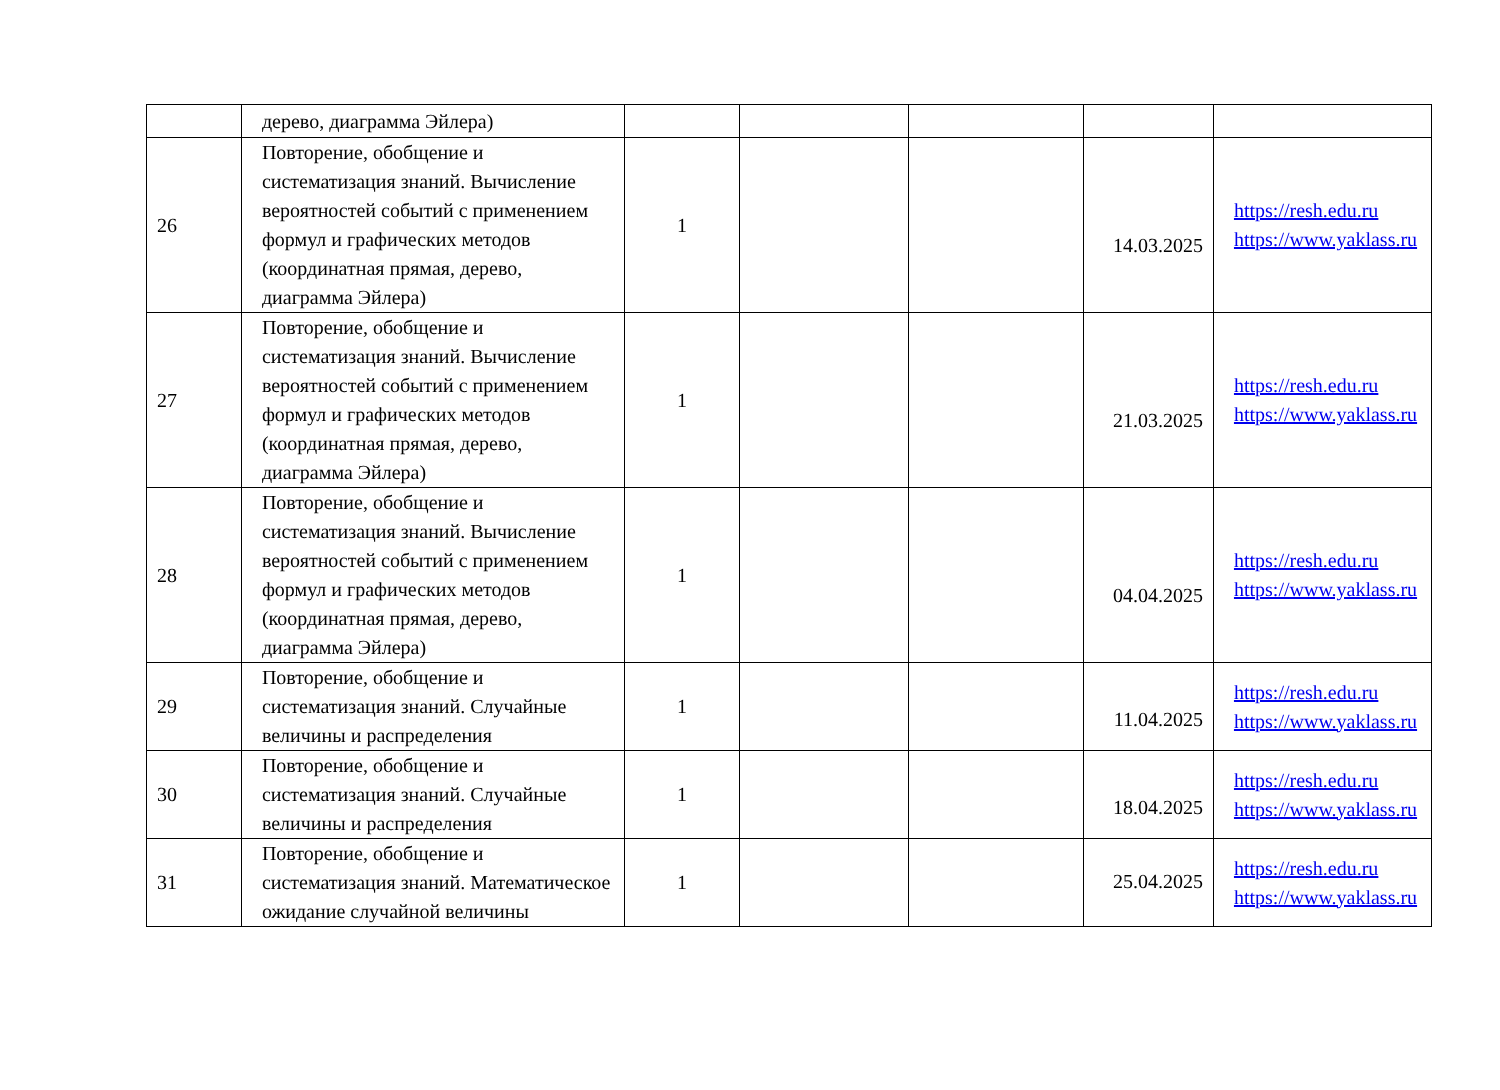| | дерево, диаграмма Эйлера) | | | | | |
| 26 | Повторение, обобщение и систематизация знаний. Вычисление вероятностей событий с применением формул и графических методов (координатная прямая, дерево, диаграмма Эйлера) | 1 | | | 14.03.2025 | https://resh.edu.ru https://www.yaklass.ru |
| 27 | Повторение, обобщение и систематизация знаний. Вычисление вероятностей событий с применением формул и графических методов (координатная прямая, дерево, диаграмма Эйлера) | 1 | | | 21.03.2025 | https://resh.edu.ru https://www.yaklass.ru |
| 28 | Повторение, обобщение и систематизация знаний. Вычисление вероятностей событий с применением формул и графических методов (координатная прямая, дерево, диаграмма Эйлера) | 1 | | | 04.04.2025 | https://resh.edu.ru https://www.yaklass.ru |
| 29 | Повторение, обобщение и систематизация знаний. Случайные величины и распределения | 1 | | | 11.04.2025 | https://resh.edu.ru https://www.yaklass.ru |
| 30 | Повторение, обобщение и систематизация знаний. Случайные величины и распределения | 1 | | | 18.04.2025 | https://resh.edu.ru https://www.yaklass.ru |
| 31 | Повторение, обобщение и систематизация знаний. Математическое ожидание случайной величины | 1 | | | 25.04.2025 | https://resh.edu.ru https://www.yaklass.ru |